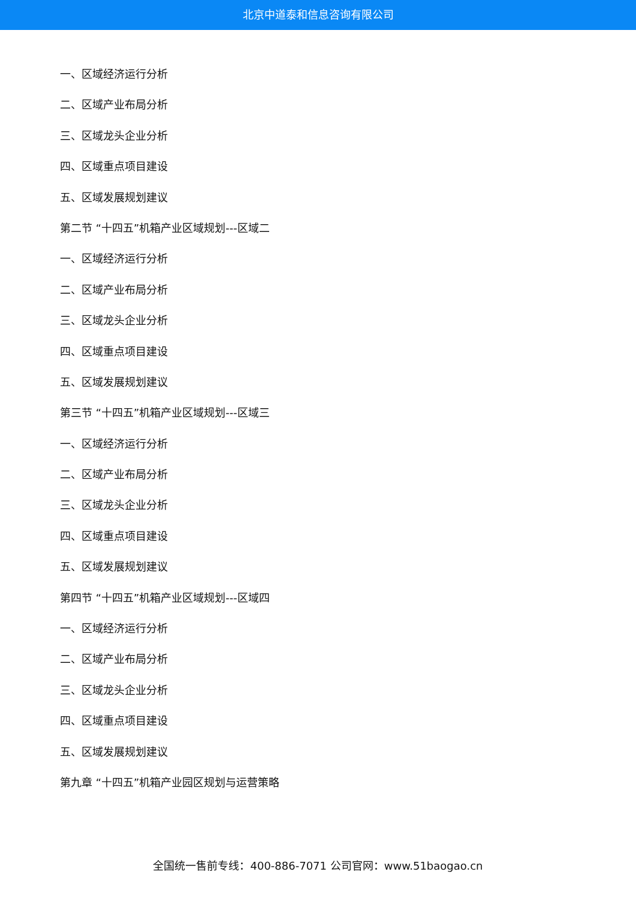北京中道泰和信息咨询有限公司
一、区域经济运行分析
二、区域产业布局分析
三、区域龙头企业分析
四、区域重点项目建设
五、区域发展规划建议
第二节 “十四五”机箱产业区域规划---区域二
一、区域经济运行分析
二、区域产业布局分析
三、区域龙头企业分析
四、区域重点项目建设
五、区域发展规划建议
第三节 “十四五”机箱产业区域规划---区域三
一、区域经济运行分析
二、区域产业布局分析
三、区域龙头企业分析
四、区域重点项目建设
五、区域发展规划建议
第四节 “十四五”机箱产业区域规划---区域四
一、区域经济运行分析
二、区域产业布局分析
三、区域龙头企业分析
四、区域重点项目建设
五、区域发展规划建议
第九章 “十四五”机箱产业园区规划与运营策略
全国统一售前专线：400-886-7071 公司官网：www.51baogao.cn